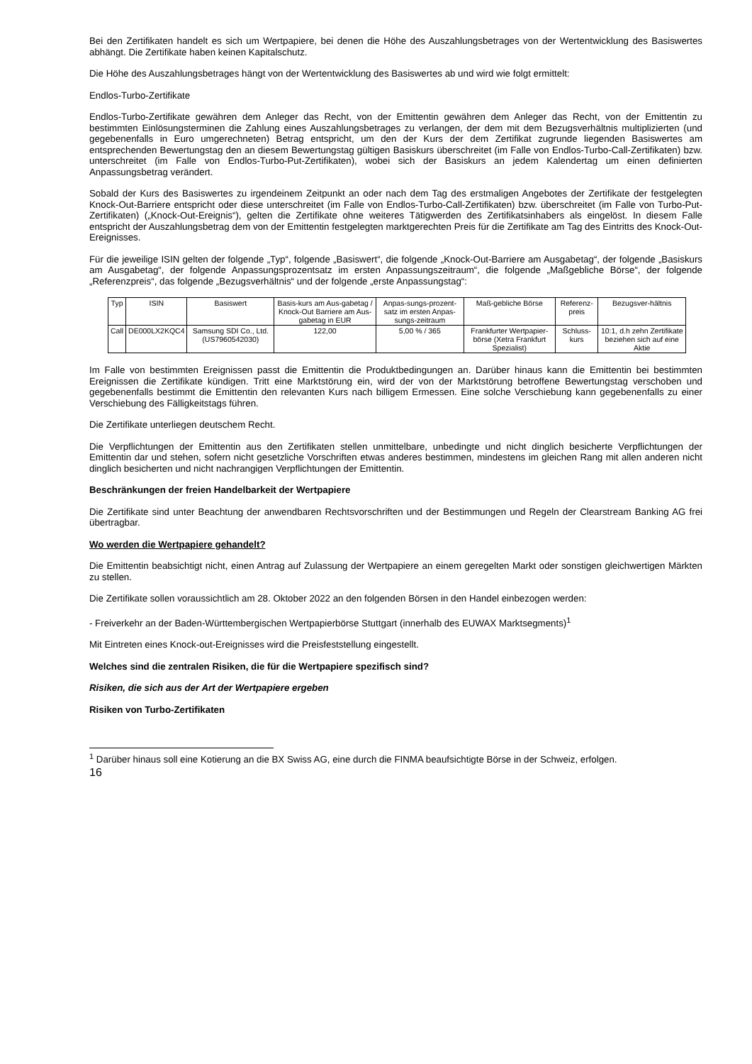Bei den Zertifikaten handelt es sich um Wertpapiere, bei denen die Höhe des Auszahlungsbetrages von der Wertentwicklung des Basiswertes abhängt. Die Zertifikate haben keinen Kapitalschutz.
Die Höhe des Auszahlungsbetrages hängt von der Wertentwicklung des Basiswertes ab und wird wie folgt ermittelt:
Endlos-Turbo-Zertifikate
Endlos-Turbo-Zertifikate gewähren dem Anleger das Recht, von der Emittentin gewähren dem Anleger das Recht, von der Emittentin zu bestimmten Einlösungsterminen die Zahlung eines Auszahlungsbetrages zu verlangen, der dem mit dem Bezugsverhältnis multiplizierten (und gegebenenfalls in Euro umgerechneten) Betrag entspricht, um den der Kurs der dem Zertifikat zugrunde liegenden Basiswertes am entsprechenden Bewertungstag den an diesem Bewertungstag gültigen Basiskurs überschreitet (im Falle von Endlos-Turbo-Call-Zertifikaten) bzw. unterschreitet (im Falle von Endlos-Turbo-Put-Zertifikaten), wobei sich der Basiskurs an jedem Kalendertag um einen definierten Anpassungsbetrag verändert.
Sobald der Kurs des Basiswertes zu irgendeinem Zeitpunkt an oder nach dem Tag des erstmaligen Angebotes der Zertifikate der festgelegten Knock-Out-Barriere entspricht oder diese unterschreitet (im Falle von Endlos-Turbo-Call-Zertifikaten) bzw. überschreitet (im Falle von Turbo-Put-Zertifikaten) („Knock-Out-Ereignis“), gelten die Zertifikate ohne weiteres Tätigwerden des Zertifikatsinhabers als eingelöst. In diesem Falle entspricht der Auszahlungsbetrag dem von der Emittentin festgelegten marktgerechten Preis für die Zertifikate am Tag des Eintritts des Knock-Out-Ereignisses.
Für die jeweilige ISIN gelten der folgende „Typ“, folgende „Basiswert“, die folgende „Knock-Out-Barriere am Ausgabetag“, der folgende „Basiskurs am Ausgabetag“, der folgende Anpassungsprozentsatz im ersten Anpassungszeitraum“, die folgende „Maßgebliche Börse“, der folgende „Referenzpreis“, das folgende „Bezugsverhältnis“ und der folgende „erste Anpassungstag“:
| Typ | ISIN | Basiswert | Basis-kurs am Aus-gabetag / Knock-Out Barriere am Aus-gabetag in EUR | Anpas-sungs-prozent-satz im ersten Anpas-sungs-zeitraum | Maß-gebliche Börse | Referenz-preis | Bezugsver-hältnis |
| Call | DE000LX2KQC4 | Samsung SDI Co., Ltd. (US7960542030) | 122,00 | 5,00 % / 365 | Frankfurter Wertpapier-börse (Xetra Frankfurt Spezialist) | Schluss-kurs | 10:1, d.h zehn Zertifikate beziehen sich auf eine Aktie |
Im Falle von bestimmten Ereignissen passt die Emittentin die Produktbedingungen an. Darüber hinaus kann die Emittentin bei bestimmten Ereignissen die Zertifikate kündigen. Tritt eine Marktstörung ein, wird der von der Marktstörung betroffene Bewertungstag verschoben und gegebenenfalls bestimmt die Emittentin den relevanten Kurs nach billigem Ermessen. Eine solche Verschiebung kann gegebenenfalls zu einer Verschiebung des Fälligkeitstags führen.
Die Zertifikate unterliegen deutschem Recht.
Die Verpflichtungen der Emittentin aus den Zertifikaten stellen unmittelbare, unbedingte und nicht dinglich besicherte Verpflichtungen der Emittentin dar und stehen, sofern nicht gesetzliche Vorschriften etwas anderes bestimmen, mindestens im gleichen Rang mit allen anderen nicht dinglich besicherten und nicht nachrangigen Verpflichtungen der Emittentin.
Beschränkungen der freien Handelbarkeit der Wertpapiere
Die Zertifikate sind unter Beachtung der anwendbaren Rechtsvorschriften und der Bestimmungen und Regeln der Clearstream Banking AG frei übertragbar.
Wo werden die Wertpapiere gehandelt?
Die Emittentin beabsichtigt nicht, einen Antrag auf Zulassung der Wertpapiere an einem geregelten Markt oder sonstigen gleichwertigen Märkten zu stellen.
Die Zertifikate sollen voraussichtlich am 28. Oktober 2022 an den folgenden Börsen in den Handel einbezogen werden:
- Freiverkehr an der Baden-Württembergischen Wertpapierbörse Stuttgart (innerhalb des EUWAX Marktsegments)<sup>1</sup>
Mit Eintreten eines Knock-out-Ereignisses wird die Preisfeststellung eingestellt.
Welches sind die zentralen Risiken, die für die Wertpapiere spezifisch sind?
Risiken, die sich aus der Art der Wertpapiere ergeben
Risiken von Turbo-Zertifikaten
<sup>1</sup> Darüber hinaus soll eine Kotierung an die BX Swiss AG, eine durch die FINMA beaufsichtigte Börse in der Schweiz, erfolgen.
16